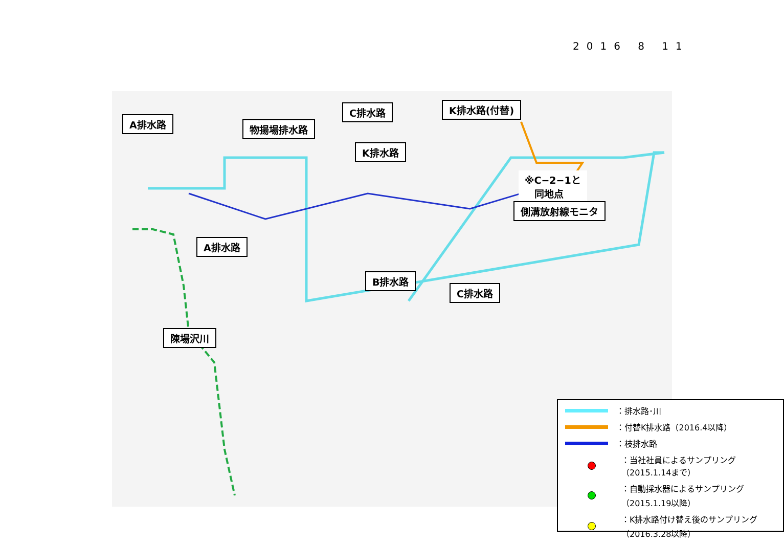2016 8 11
A排水路 物揚場排水路
C排水路 K排水路(付替)
K排水路
※C−2−1と
　同地点
側溝放射線モニタ
A排水路
B排水路
C排水路
陳場沢川
：排水路･川
：付替K排水路（2016.4以降）
：枝排水路
：当社社員によるサンプリング
（2015.1.14まで）
：自動採水器によるサンプリング
（2015.1.19以降）
：K排水路付け替え後のサンプリング
（2016.3.28以降）